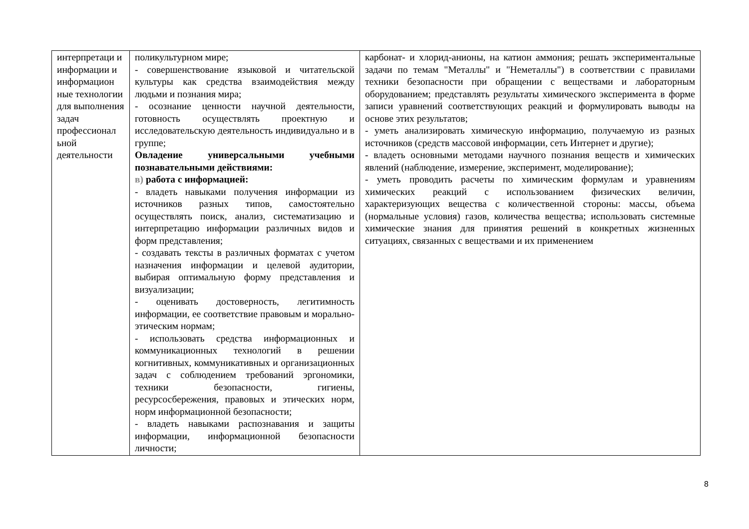| интерпретаци и информации и информацион ные технологии для выполнения задач профессионал ьной деятельности | поликультурном мире; - совершенствование языковой и читательской культуры как средства взаимодействия между людьми и познания мира; - осознание ценности научной деятельности, готовность осуществлять проектную и исследовательскую деятельность индивидуально и в группе; Овладение универсальными учебными познавательными действиями: в) работа с информацией: - владеть навыками получения информации из источников разных типов, самостоятельно осуществлять поиск, анализ, систематизацию и интерпретацию информации различных видов и форм представления; - создавать тексты в различных форматах с учетом назначения информации и целевой аудитории, выбирая оптимальную форму представления и визуализации; - оценивать достоверность, легитимность информации, ее соответствие правовым и морально-этическим нормам; - использовать средства информационных и коммуникационных технологий в решении когнитивных, коммуникативных и организационных задач с соблюдением требований эргономики, техники безопасности, гигиены, ресурсосбережения, правовых и этических норм, норм информационной безопасности; - владеть навыками распознавания и защиты информации, информационной безопасности личности; | карбонат- и хлорид-анионы, на катион аммония; решать экспериментальные задачи по темам "Металлы" и "Неметаллы") в соответствии с правилами техники безопасности при обращении с веществами и лабораторным оборудованием; представлять результаты химического эксперимента в форме записи уравнений соответствующих реакций и формулировать выводы на основе этих результатов; - уметь анализировать химическую информацию, получаемую из разных источников (средств массовой информации, сеть Интернет и другие); - владеть основными методами научного познания веществ и химических явлений (наблюдение, измерение, эксперимент, моделирование); - уметь проводить расчеты по химическим формулам и уравнениям химических реакций с использованием физических величин, характеризующих вещества с количественной стороны: массы, объема (нормальные условия) газов, количества вещества; использовать системные химические знания для принятия решений в конкретных жизненных ситуациях, связанных с веществами и их применением |
8